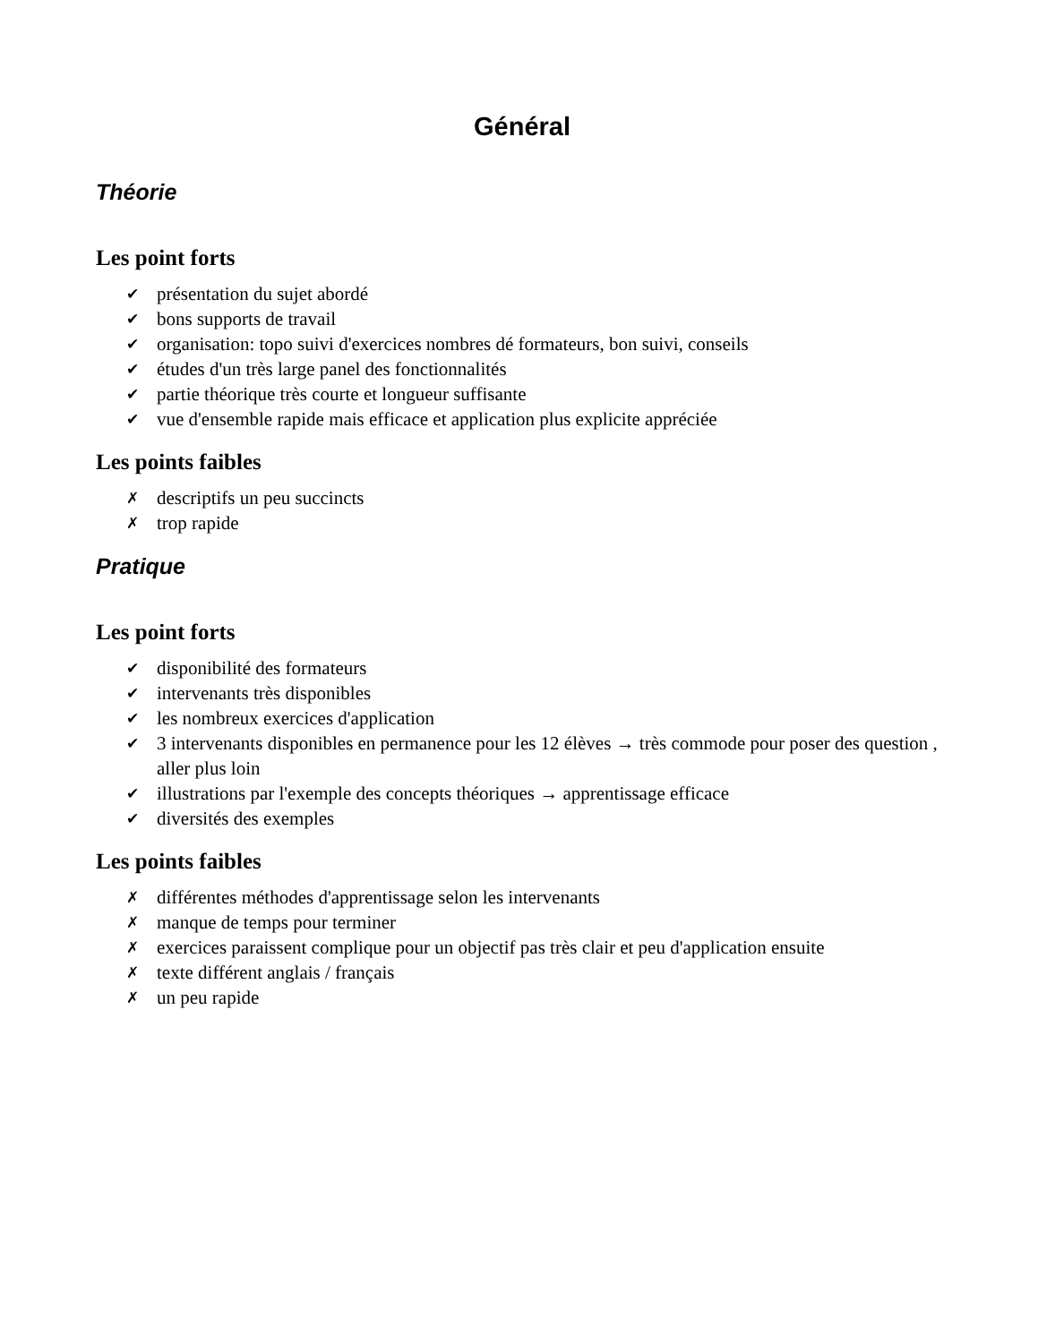Général
Théorie
Les point forts
✔ présentation du sujet abordé
✔ bons supports de travail
✔ organisation: topo suivi d'exercices nombres dé formateurs, bon suivi, conseils
✔ études d'un très large panel des fonctionnalités
✔ partie théorique très courte et longueur suffisante
✔ vue d'ensemble rapide mais efficace et application plus explicite appréciée
Les points faibles
✗ descriptifs un peu succincts
✗ trop rapide
Pratique
Les point forts
✔ disponibilité des formateurs
✔ intervenants très disponibles
✔ les nombreux exercices d'application
✔ 3 intervenants disponibles en permanence pour les 12 élèves → très commode pour poser des question , aller plus loin
✔ illustrations par l'exemple des concepts théoriques → apprentissage efficace
✔ diversités des exemples
Les points faibles
✗ différentes méthodes d'apprentissage selon les intervenants
✗ manque de temps pour terminer
✗ exercices paraissent complique pour un objectif pas très clair et peu d'application ensuite
✗ texte différent anglais / français
✗ un peu rapide